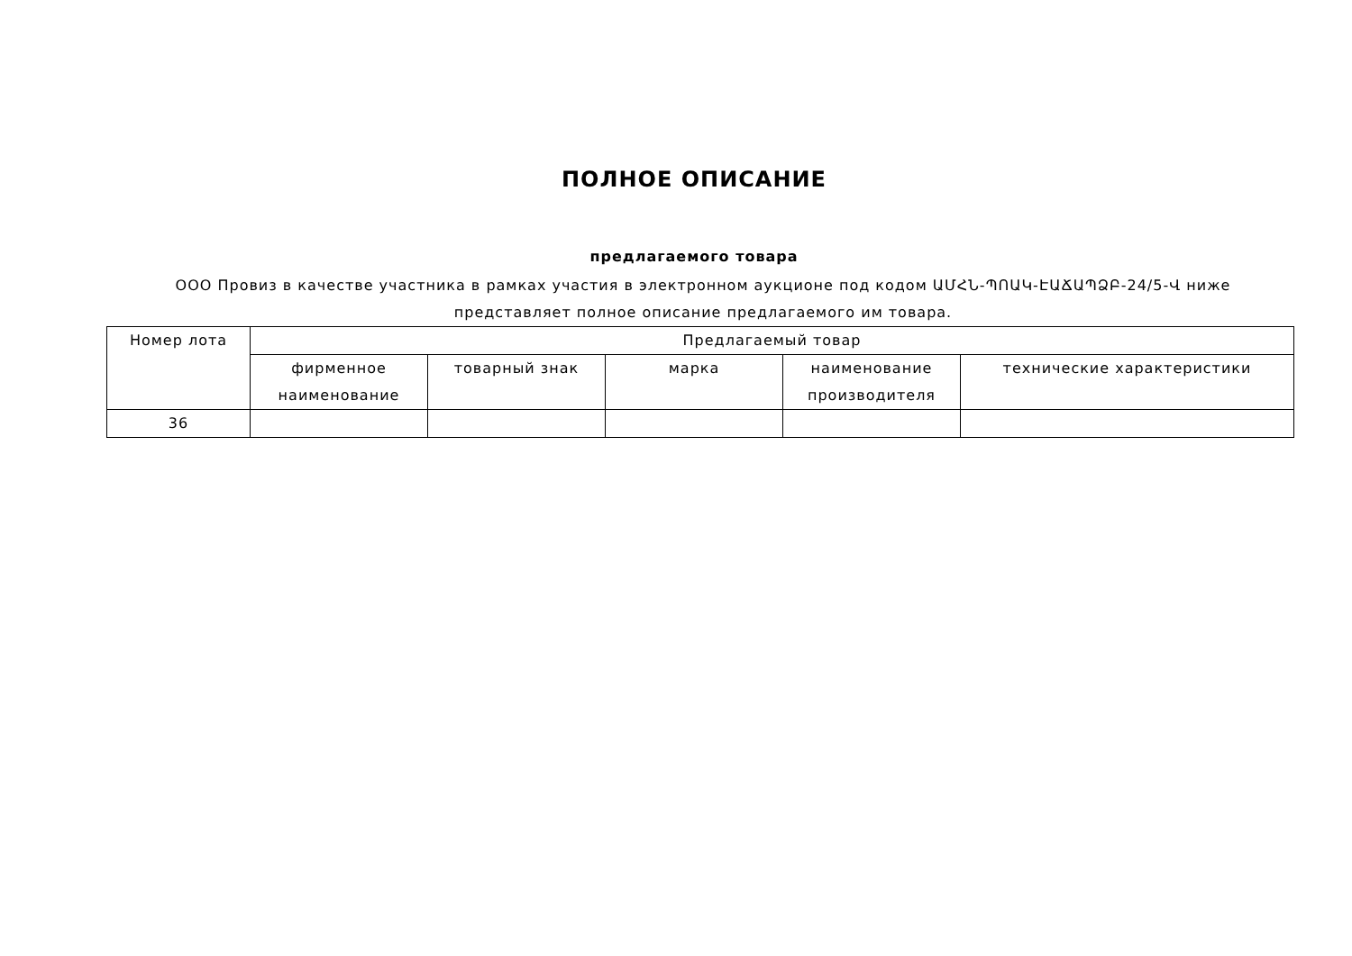ПОЛНОЕ ОПИСАНИЕ
предлагаемого товара
ООО Провиз в качестве участника в рамках участия в электронном аукционе под кодом ԱՄՀՆ-ՊՈԱԿ-ԷԱՃԱՊՁԲ-24/5-Վ ниже представляет полное описание предлагаемого им товара.
| Номер лота | Предлагаемый товар | | | | |
| --- | --- | --- | --- | --- | --- |
| | фирменное наименование | товарный знак | марка | наименование производителя | технические характеристики |
| 36 | | | | | |